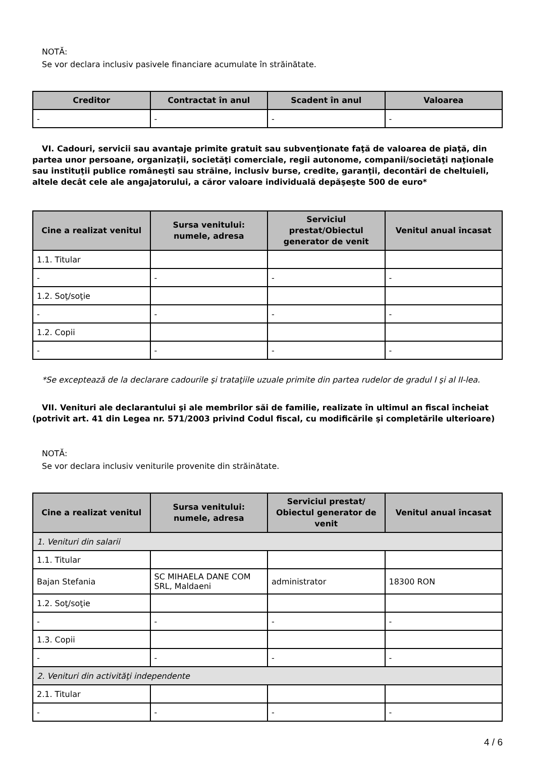NOTĂ:
Se vor declara inclusiv pasivele financiare acumulate în străinătate.
| Creditor | Contractat în anul | Scadent în anul | Valoarea |
| --- | --- | --- | --- |
| - | - | - | - |
VI. Cadouri, servicii sau avantaje primite gratuit sau subvenţionate faţă de valoarea de piaţă, din partea unor persoane, organizaţii, societăţi comerciale, regii autonome, companii/societăţi naţionale sau instituţii publice româneşti sau străine, inclusiv burse, credite, garanţii, decontări de cheltuieli, altele decât cele ale angajatorului, a căror valoare individuală depăşeşte 500 de euro*
| Cine a realizat venitul | Sursa venitului: numele, adresa | Serviciul prestat/Obiectul generator de venit | Venitul anual încasat |
| --- | --- | --- | --- |
| 1.1. Titular | | | |
| - | - | - | - |
| 1.2. Soţ/soţie | | | |
| - | - | - | - |
| 1.2. Copii | | | |
| - | - | - | - |
*Se exceptează de la declarare cadourile şi trataţiile uzuale primite din partea rudelor de gradul I şi al II-lea.
VII. Venituri ale declarantului şi ale membrilor săi de familie, realizate în ultimul an fiscal încheiat (potrivit art. 41 din Legea nr. 571/2003 privind Codul fiscal, cu modificările şi completările ulterioare)
NOTĂ:
Se vor declara inclusiv veniturile provenite din străinătate.
| Cine a realizat venitul | Sursa venitului: numele, adresa | Serviciul prestat/ Obiectul generator de venit | Venitul anual încasat |
| --- | --- | --- | --- |
| 1. Venituri din salarii | | | |
| 1.1. Titular | | | |
| Bajan Stefania | SC MIHAELA DANE COM SRL, Maldaeni | administrator | 18300 RON |
| 1.2. Soţ/soţie | | | |
| - | - | - | - |
| 1.3. Copii | | | |
| - | - | - | - |
| 2. Venituri din activităţi independente | | | |
| 2.1. Titular | | | |
| - | - | - | - |
4 / 6